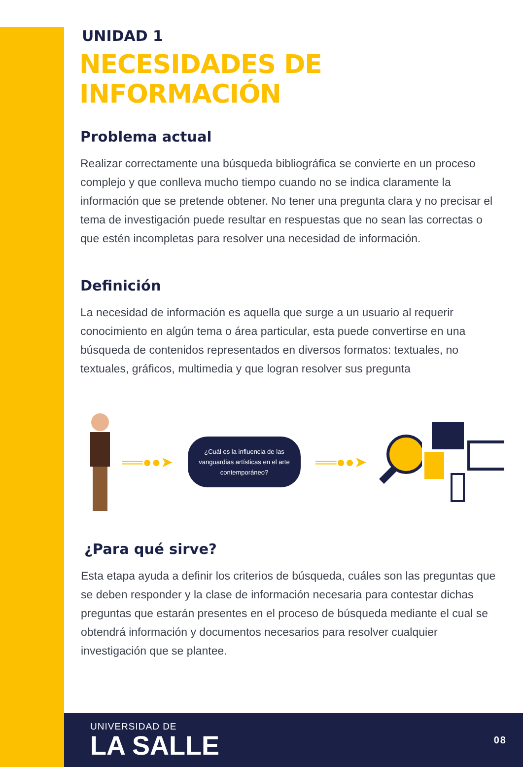UNIDAD 1
NECESIDADES DE INFORMACIÓN
Problema actual
Realizar correctamente una búsqueda bibliográfica se convierte en un proceso complejo y que conlleva mucho tiempo cuando no se indica claramente la información que se pretende obtener. No tener una pregunta clara y no precisar el tema de investigación puede resultar en respuestas que no sean las correctas o que estén incompletas para resolver una necesidad de información.
Definición
La necesidad de información es aquella que surge a un usuario al requerir conocimiento en algún tema o área particular, esta puede convertirse en una búsqueda de contenidos representados en diversos formatos: textuales, no textuales, gráficos, multimedia y que logran resolver sus pregunta
══●●➤
¿Cuál es la influencia de las vanguardias artísticas en el arte contemporáneo?
══●●➤
¿Para qué sirve?
Esta etapa ayuda a definir los criterios de búsqueda, cuáles son las preguntas que se deben responder y la clase de información necesaria para contestar dichas preguntas que estarán presentes en el proceso de búsqueda mediante el cual se obtendrá información y documentos necesarios para resolver cualquier investigación que se plantee.
UNIVERSIDAD DE
LA SALLE
08